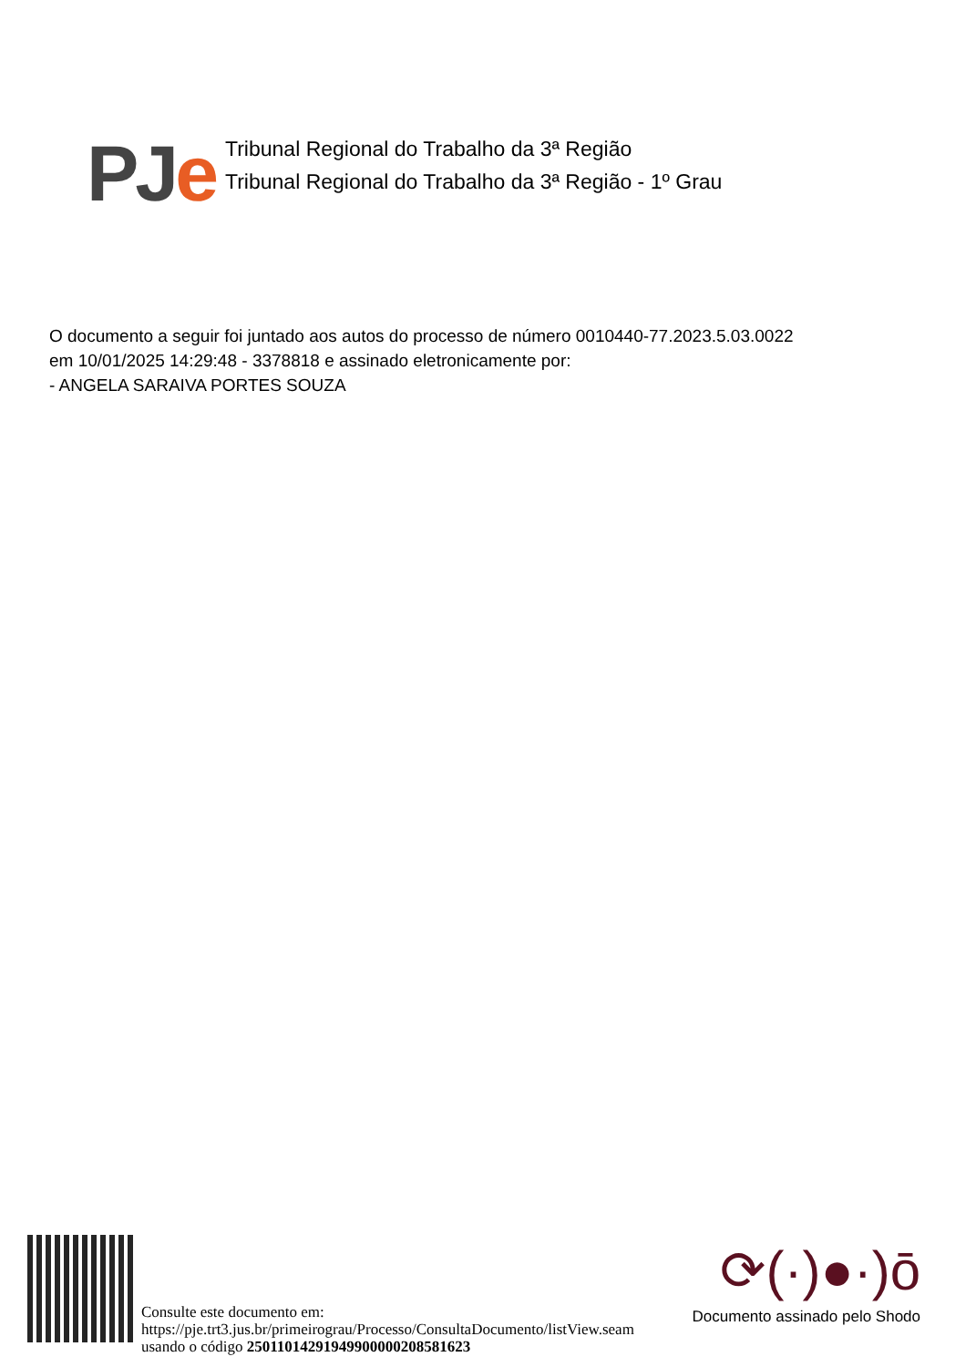PJ e
Tribunal Regional do Trabalho da 3ª Região
Tribunal Regional do Trabalho da 3ª Região - 1º Grau
O documento a seguir foi juntado aos autos do processo de número 0010440-77.2023.5.03.0022
em 10/01/2025 14:29:48 - 3378818 e assinado eletronicamente por:
- ANGELA SARAIVA PORTES SOUZA
Consulte este documento em:
https://pje.trt3.jus.br/primeirograu/Processo/ConsultaDocumento/listView.seam
usando o código 25011014291949900000208581623
⟳(·)●·)ō
Documento assinado pelo Shodo